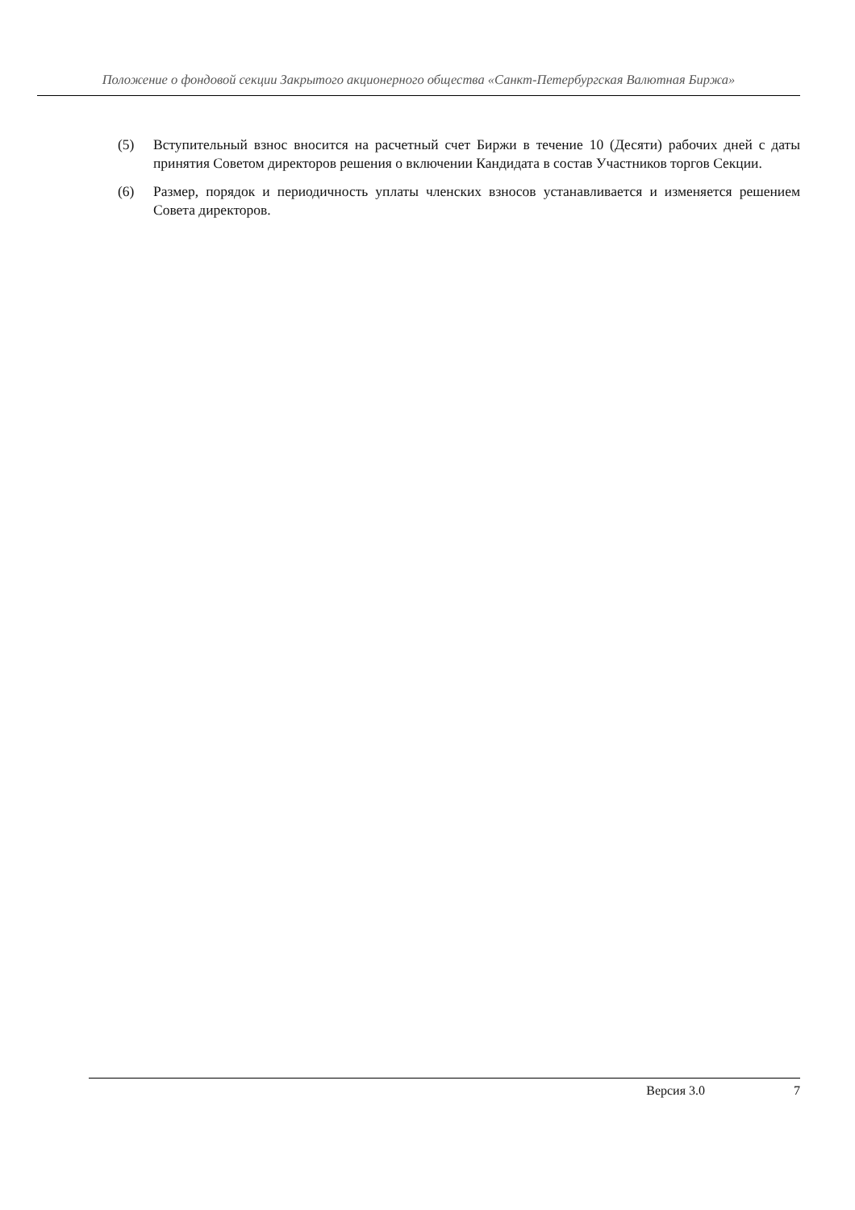Положение о фондовой секции Закрытого акционерного общества «Санкт-Петербургская Валютная Биржа»
(5) Вступительный взнос вносится на расчетный счет Биржи в течение 10 (Десяти) рабочих дней с даты принятия Советом директоров решения о включении Кандидата в состав Участников торгов Секции.
(6) Размер, порядок и периодичность уплаты членских взносов устанавливается и изменяется решением Совета директоров.
Версия 3.0 7